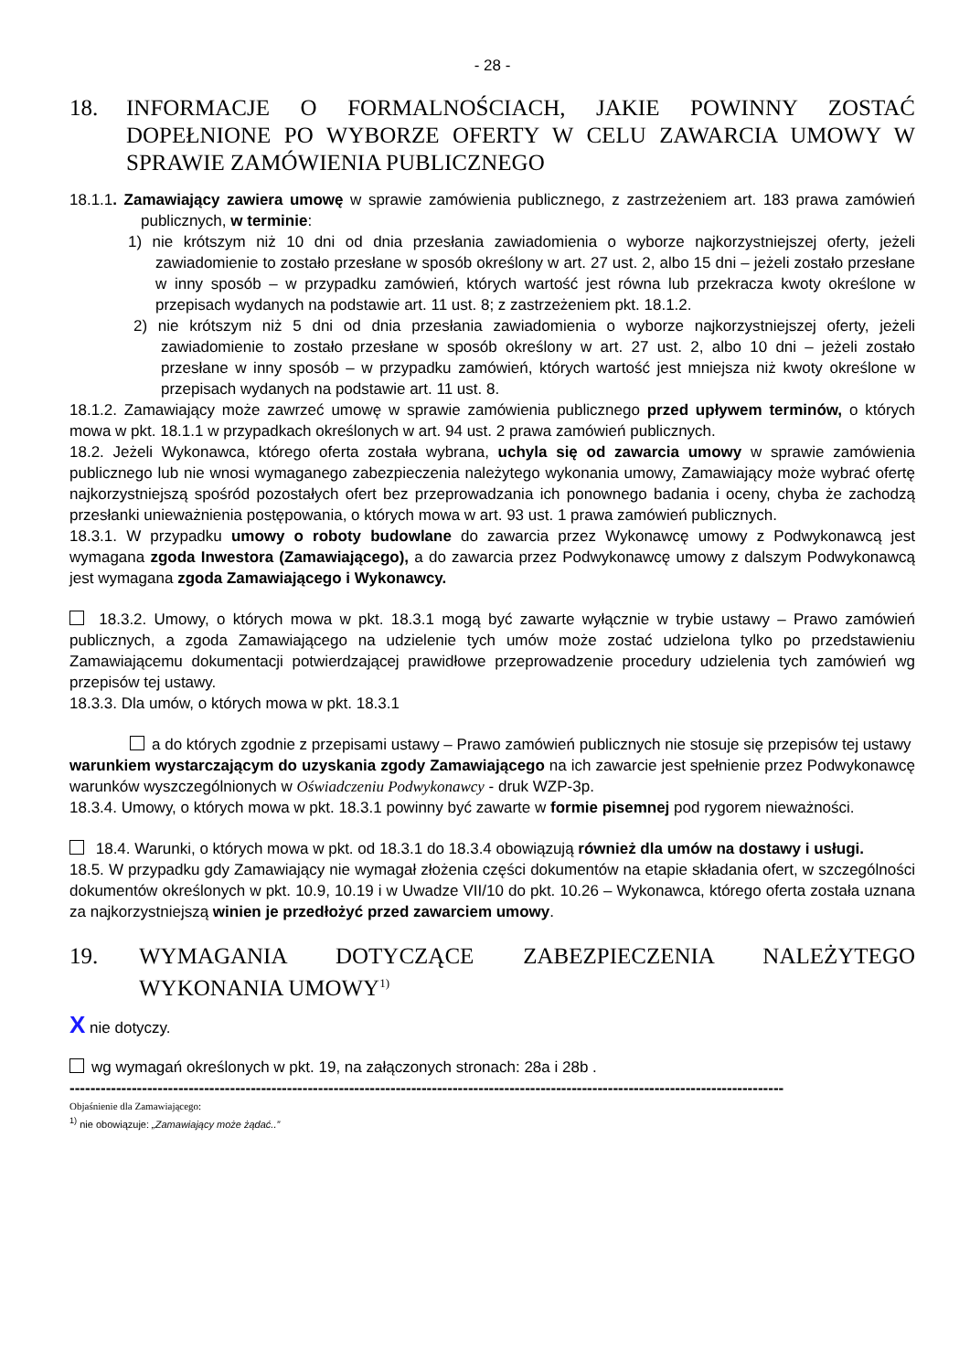- 28 -
18. INFORMACJE O FORMALNOŚCIACH, JAKIE POWINNY ZOSTAĆ DOPEŁNIONE PO WYBORZE OFERTY W CELU ZAWARCIA UMOWY W SPRAWIE ZAMÓWIENIA PUBLICZNEGO
18.1.1. Zamawiający zawiera umowę w sprawie zamówienia publicznego, z zastrzeżeniem art. 183 prawa zamówień publicznych, w terminie:
1) nie krótszym niż 10 dni od dnia przesłania zawiadomienia o wyborze najkorzystniejszej oferty, jeżeli zawiadomienie to zostało przesłane w sposób określony w art. 27 ust. 2, albo 15 dni – jeżeli zostało przesłane w inny sposób – w przypadku zamówień, których wartość jest równa lub przekracza kwoty określone w przepisach wydanych na podstawie art. 11 ust. 8; z zastrzeżeniem pkt. 18.1.2.
2) nie krótszym niż 5 dni od dnia przesłania zawiadomienia o wyborze najkorzystniejszej oferty, jeżeli zawiadomienie to zostało przesłane w sposób określony w art. 27 ust. 2, albo 10 dni – jeżeli zostało przesłane w inny sposób – w przypadku zamówień, których wartość jest mniejsza niż kwoty określone w przepisach wydanych na podstawie art. 11 ust. 8.
18.1.2. Zamawiający może zawrzeć umowę w sprawie zamówienia publicznego przed upływem terminów, o których mowa w pkt. 18.1.1 w przypadkach określonych w art. 94 ust. 2 prawa zamówień publicznych.
18.2. Jeżeli Wykonawca, którego oferta została wybrana, uchyla się od zawarcia umowy w sprawie zamówienia publicznego lub nie wnosi wymaganego zabezpieczenia należytego wykonania umowy, Zamawiający może wybrać ofertę najkorzystniejszą spośród pozostałych ofert bez przeprowadzania ich ponownego badania i oceny, chyba że zachodzą przesłanki unieważnienia postępowania, o których mowa w art. 93 ust. 1 prawa zamówień publicznych.
18.3.1. W przypadku umowy o roboty budowlane do zawarcia przez Wykonawcę umowy z Podwykonawcą jest wymagana zgoda Inwestora (Zamawiającego), a do zawarcia przez Podwykonawcę umowy z dalszym Podwykonawcą jest wymagana zgoda Zamawiającego i Wykonawcy.
18.3.2. Umowy, o których mowa w pkt. 18.3.1 mogą być zawarte wyłącznie w trybie ustawy – Prawo zamówień publicznych, a zgoda Zamawiającego na udzielenie tych umów może zostać udzielona tylko po przedstawieniu Zamawiającemu dokumentacji potwierdzającej prawidłowe przeprowadzenie procedury udzielenia tych zamówień wg przepisów tej ustawy.
18.3.3. Dla umów, o których mowa w pkt. 18.3.1
a do których zgodnie z przepisami ustawy – Prawo zamówień publicznych nie stosuje się przepisów tej ustawy
warunkiem wystarczającym do uzyskania zgody Zamawiającego na ich zawarcie jest spełnienie przez Podwykonawcę warunków wyszczególnionych w Oświadczeniu Podwykonawcy - druk WZP-3p.
18.3.4. Umowy, o których mowa w pkt. 18.3.1 powinny być zawarte w formie pisemnej pod rygorem nieważności.
18.4. Warunki, o których mowa w pkt. od 18.3.1 do 18.3.4 obowiązują również dla umów na dostawy i usługi.
18.5. W przypadku gdy Zamawiający nie wymagał złożenia części dokumentów na etapie składania ofert, w szczególności dokumentów określonych w pkt. 10.9, 10.19 i w Uwadze VII/10 do pkt. 10.26 – Wykonawca, którego oferta została uznana za najkorzystniejszą winien je przedłożyć przed zawarciem umowy.
19. WYMAGANIA DOTYCZĄCE ZABEZPIECZENIA NALEŻYTEGO WYKONANIA UMOWY<sup>1)</sup>
X nie dotyczy.
wg wymagań określonych w pkt. 19, na załączonych stronach: 28a i 28b .
------------------------------------------------------------------------------------------------------------------------------------------
Objaśnienie dla Zamawiającego:
<sup>1)</sup> nie obowiązuje: „Zamawiający może żądać..”